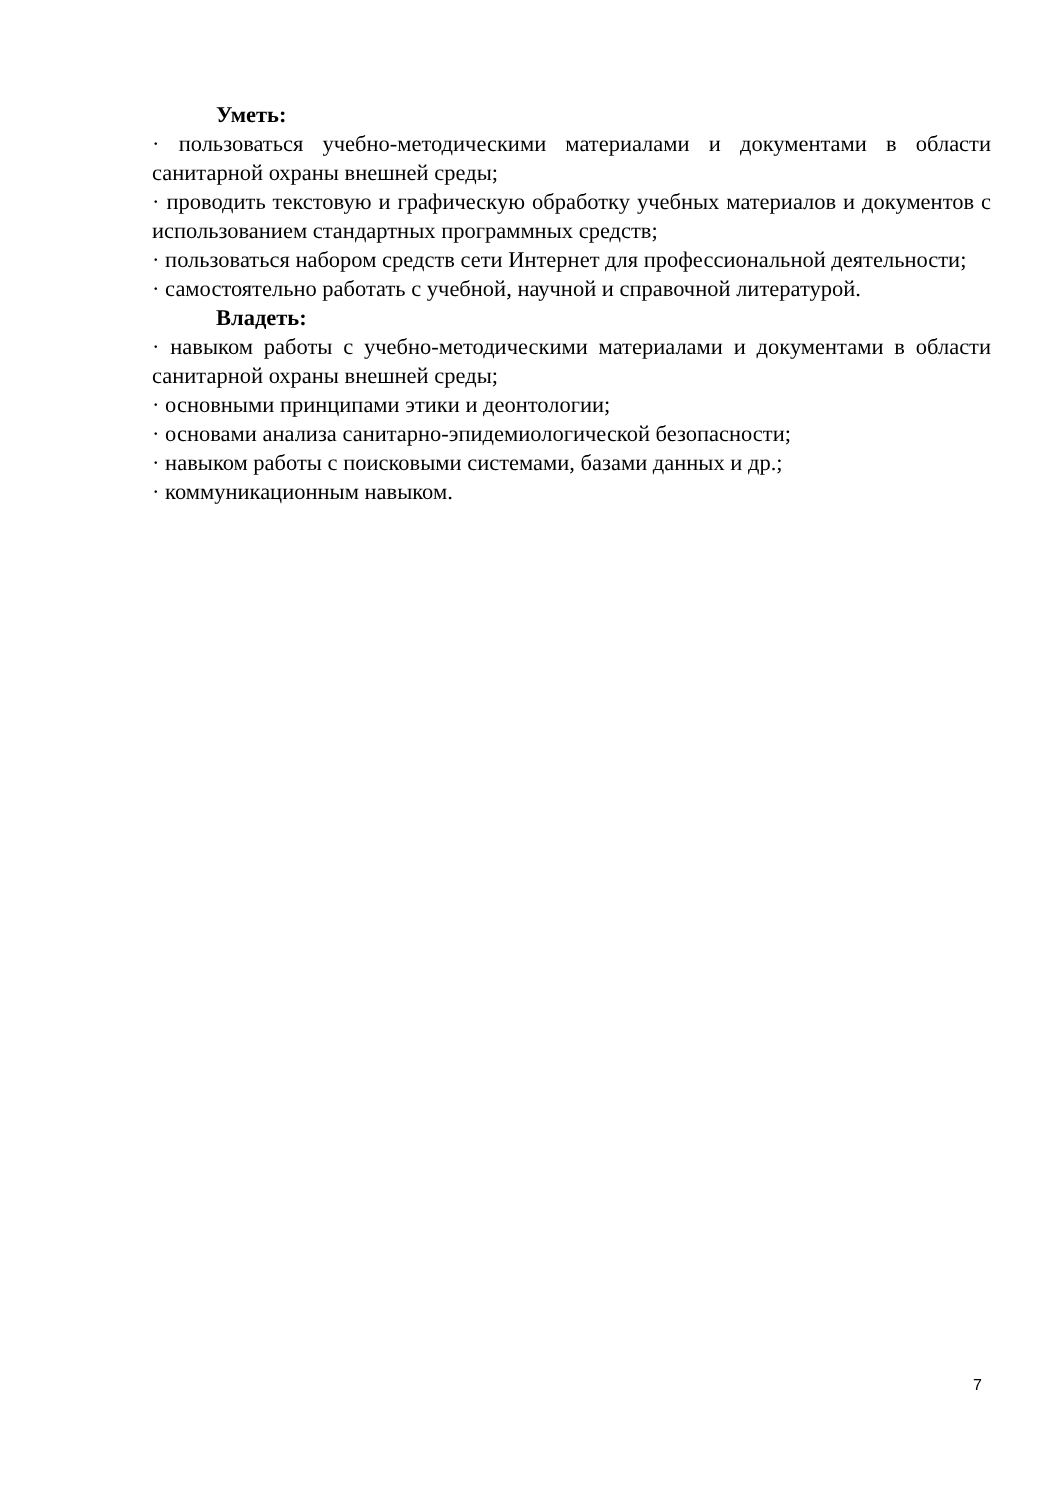Уметь:
· пользоваться учебно-методическими материалами и документами в области санитарной охраны внешней среды;
· проводить текстовую и графическую обработку учебных материалов и документов с использованием стандартных программных средств;
· пользоваться набором средств сети Интернет для профессиональной деятельности;
· самостоятельно работать с учебной, научной и справочной литературой.
Владеть:
· навыком работы с учебно-методическими материалами и документами в области санитарной охраны внешней среды;
· основными принципами этики и деонтологии;
· основами анализа санитарно-эпидемиологической безопасности;
· навыком работы с поисковыми системами, базами данных и др.;
· коммуникационным навыком.
7